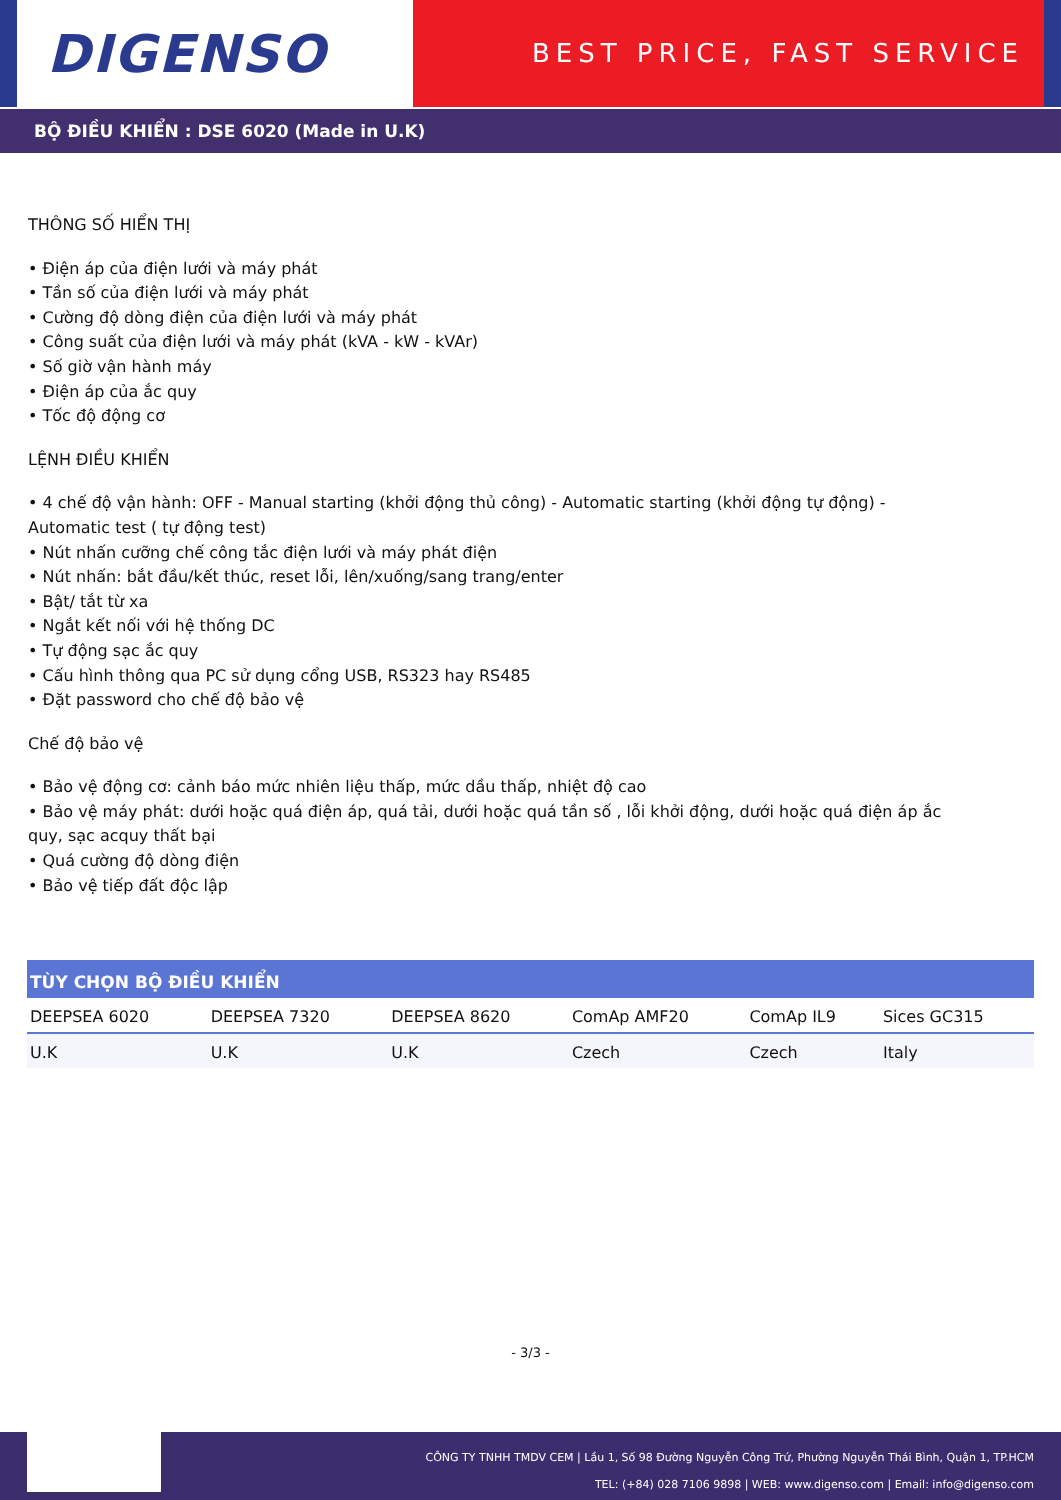DIGENSO
BEST PRICE, FAST SERVICE
BỘ ĐIỀU KHIỂN : DSE 6020 (Made in U.K)
THÔNG SỐ HIỂN THỊ
• Điện áp của điện lưới và máy phát
• Tần số của điện lưới và máy phát
• Cường độ dòng điện của điện lưới và máy phát
• Công suất của điện lưới và máy phát (kVA - kW - kVAr)
• Số giờ vận hành máy
• Điện áp của ắc quy
• Tốc độ động cơ
LỆNH ĐIỀU KHIỂN
• 4 chế độ vận hành: OFF - Manual starting (khởi động thủ công) - Automatic starting (khởi động tự động) -
Automatic test ( tự động test)
• Nút nhấn cưỡng chế công tắc điện lưới và máy phát điện
• Nút nhấn: bắt đầu/kết thúc, reset lỗi, lên/xuống/sang trang/enter
• Bật/ tắt từ xa
• Ngắt kết nối với hệ thống DC
• Tự động sạc ắc quy
• Cấu hình thông qua PC sử dụng cổng USB, RS323 hay RS485
• Đặt password cho chế độ bảo vệ
Chế độ bảo vệ
• Bảo vệ động cơ: cảnh báo mức nhiên liệu thấp, mức dầu thấp, nhiệt độ cao
• Bảo vệ máy phát: dưới hoặc quá điện áp, quá tải, dưới hoặc quá tần số , lỗi khởi động, dưới hoặc quá điện áp ắc
quy, sạc acquy thất bại
• Quá cường độ dòng điện
• Bảo vệ tiếp đất độc lập
| TÙY CHỌN BỘ ĐIỀU KHIỂN | | | | | |
| --- | --- | --- | --- | --- | --- |
| DEEPSEA 6020 | DEEPSEA 7320 | DEEPSEA 8620 | ComAp AMF20 | ComAp IL9 | Sices GC315 |
| U.K | U.K | U.K | Czech | Czech | Italy |
- 3/3 -
CÔNG TY TNHH TMDV CEM | Lầu 1, Số 98 Đường Nguyễn Công Trứ, Phường Nguyễn Thái Bình, Quận 1, TP.HCM
TEL: (+84) 028 7106 9898 | WEB: www.digenso.com | Email: info@digenso.com